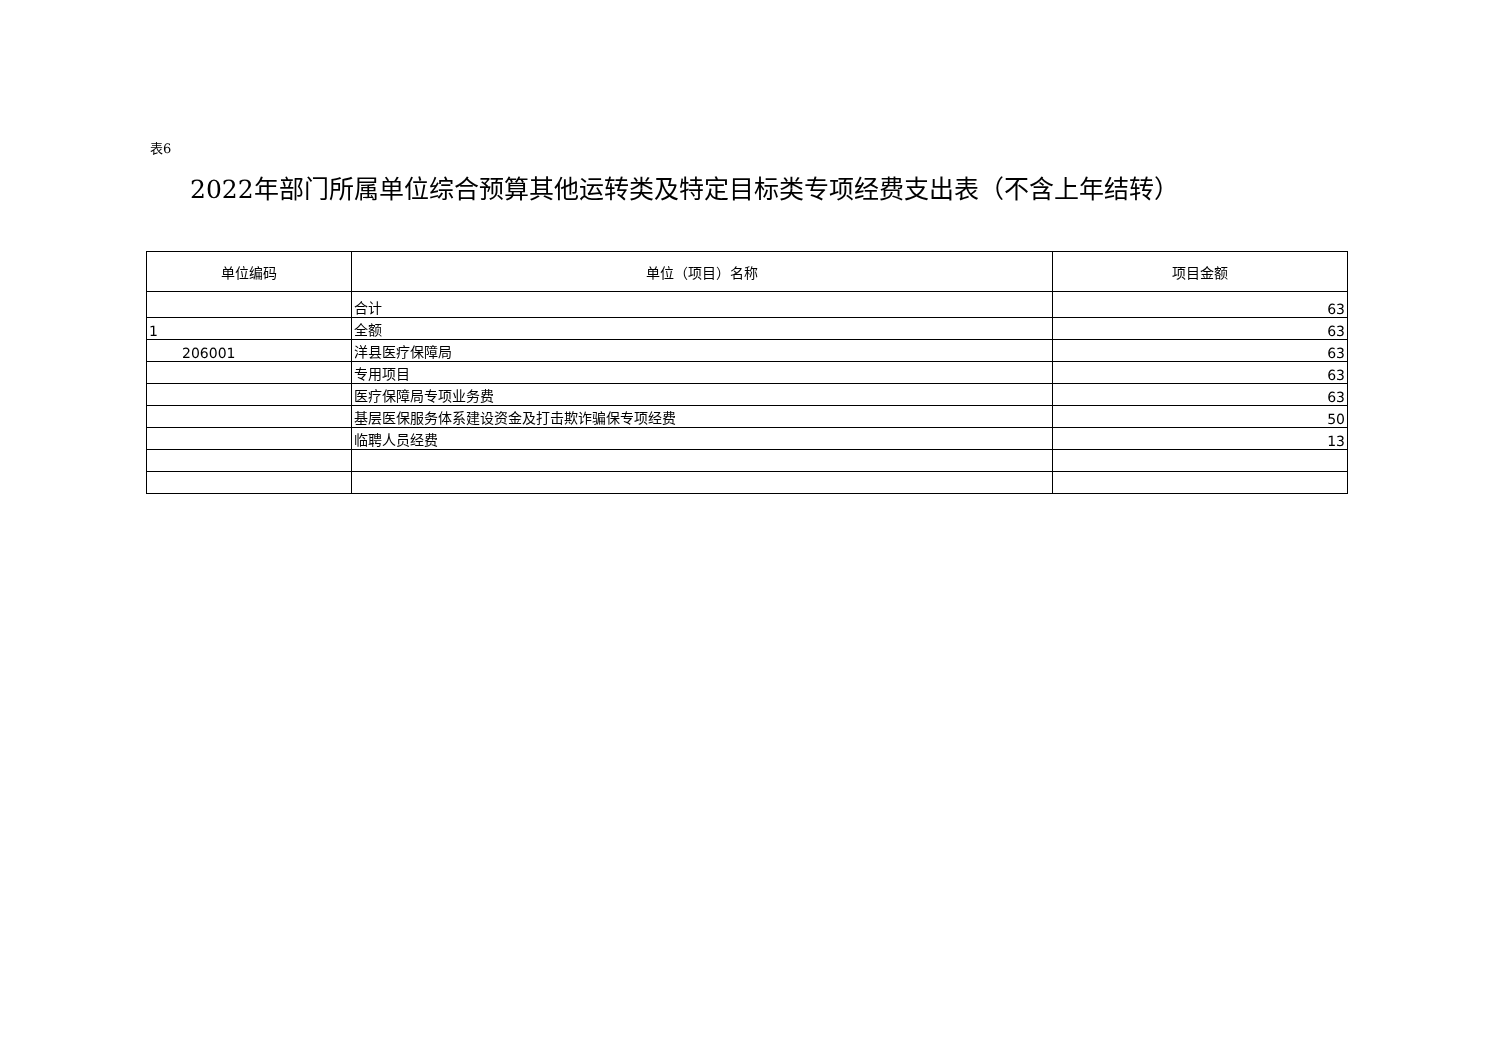表6
2022年部门所属单位综合预算其他运转类及特定目标类专项经费支出表（不含上年结转）
| 单位编码 | 单位（项目）名称 | 项目金额 |
| --- | --- | --- |
| | 合计 | 63 |
| 1 | 全额 | 63 |
| 206001 | 洋县医疗保障局 | 63 |
| | 专用项目 | 63 |
| | 医疗保障局专项业务费 | 63 |
| | 基层医保服务体系建设资金及打击欺诈骗保专项经费 | 50 |
| | 临聘人员经费 | 13 |